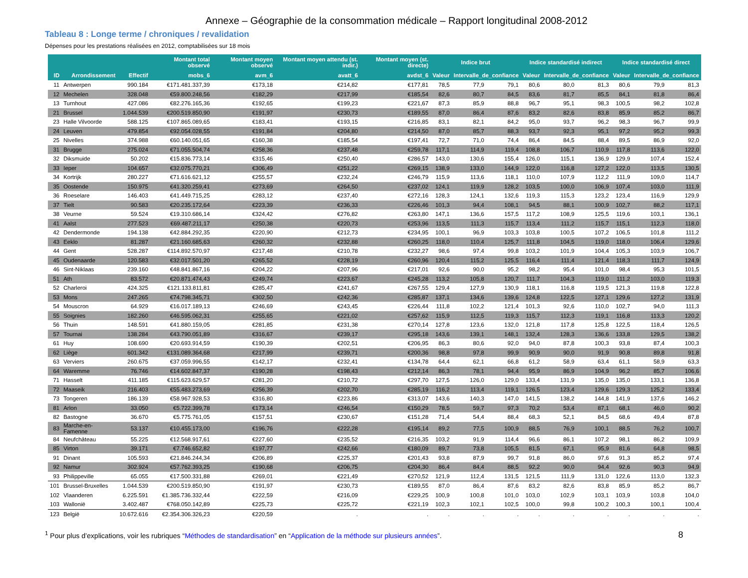Annexe – Géographie de la consommation médicale – Rapport longitudinal 2008-2012
Tableau 8 : Longe terme / chroniques / revalidation
Dépenses pour les prestations réalisées en 2012, comptabilisées sur 18 mois
| | | | Montant total observé | Montant moyen observé | Montant moyen attendu (st. indir.) | Montant moyen (st. directe) | Indice brut | | | Indice standardisé indirect | | | Indice standardisé direct | | |
| --- | --- | --- | --- | --- | --- | --- | --- | --- | --- | --- | --- | --- | --- | --- | --- |
| ID | Arrondissement | Effectif | mobs_6 | avm_6 | avatt_6 | avdst_6 | Valeur | Intervalle_de_confiance | | Valeur | Intervalle_de_confiance | | Valeur | Intervalle_de_confiance | |
| 11 | Antwerpen | 990.184 | €171.481.337,39 | €173,18 | €214,82 | €177,81 | 78,5 | 77,9 | 79,1 | 80,6 | 80,0 | 81,3 | 80,6 | 79,9 | 81,3 |
| 12 | Mechelen | 328.048 | €59.800.248,56 | €182,29 | €217,99 | €185,54 | 82,6 | 80,7 | 84,5 | 83,6 | 81,7 | 85,5 | 84,1 | 81,8 | 86,4 |
| 13 | Turnhout | 427.086 | €82.276.165,36 | €192,65 | €199,23 | €221,67 | 87,3 | 85,9 | 88,8 | 96,7 | 95,1 | 98,3 | 100,5 | 98,2 | 102,8 |
| 21 | Brussel | 1.044.539 | €200.519.850,90 | €191,97 | €230,73 | €189,55 | 87,0 | 86,4 | 87,6 | 83,2 | 82,6 | 83,8 | 85,9 | 85,2 | 86,7 |
| 23 | Halle Vilvoorde | 588.125 | €107.865.089,65 | €183,41 | €193,15 | €216,85 | 83,1 | 82,1 | 84,2 | 95,0 | 93,7 | 96,2 | 98,3 | 96,7 | 99,9 |
| 24 | Leuven | 479.854 | €92.054.028,55 | €191,84 | €204,80 | €214,50 | 87,0 | 85,7 | 88,3 | 93,7 | 92,3 | 95,1 | 97,2 | 95,2 | 99,3 |
| 25 | Nivelles | 374.988 | €60.140.051,65 | €160,38 | €185,54 | €197,41 | 72,7 | 71,0 | 74,4 | 86,4 | 84,5 | 88,4 | 89,5 | 86,9 | 92,0 |
| 31 | Brugge | 275.024 | €71.055.504,74 | €258,36 | €237,48 | €259,78 | 117,1 | 114,9 | 119,4 | 108,8 | 106,7 | 110,9 | 117,8 | 113,6 | 122,0 |
| 32 | Diksmuide | 50.202 | €15.836.773,14 | €315,46 | €250,40 | €286,57 | 143,0 | 130,6 | 155,4 | 126,0 | 115,1 | 136,9 | 129,9 | 107,4 | 152,4 |
| 33 | Ieper | 104.657 | €32.075.770,21 | €306,49 | €251,22 | €269,15 | 138,9 | 133,0 | 144,9 | 122,0 | 116,8 | 127,2 | 122,0 | 113,5 | 130,5 |
| 34 | Kortrijk | 280.227 | €71.616.621,12 | €255,57 | €232,24 | €246,79 | 115,9 | 113,6 | 118,1 | 110,0 | 107,9 | 112,2 | 111,9 | 109,0 | 114,7 |
| 35 | Oostende | 150.975 | €41.320.259,41 | €273,69 | €264,50 | €237,02 | 124,1 | 119,9 | 128,2 | 103,5 | 100,0 | 106,9 | 107,4 | 103,0 | 111,9 |
| 36 | Roeselare | 146.403 | €41.449.715,25 | €283,12 | €237,40 | €272,16 | 128,3 | 124,1 | 132,6 | 119,3 | 115,3 | 123,2 | 123,4 | 116,9 | 129,9 |
| 37 | Tielt | 90.583 | €20.235.172,64 | €223,39 | €236,33 | €226,46 | 101,3 | 94,4 | 108,1 | 94,5 | 88,1 | 100,9 | 102,7 | 88,2 | 117,1 |
| 38 | Veurne | 59.524 | €19.310.686,14 | €324,42 | €276,82 | €263,80 | 147,1 | 136,6 | 157,5 | 117,2 | 108,9 | 125,5 | 119,6 | 103,1 | 136,1 |
| 41 | Aalst | 277.523 | €69.487.211,17 | €250,38 | €220,73 | €253,96 | 113,5 | 111,3 | 115,7 | 113,4 | 111,2 | 115,7 | 115,1 | 112,3 | 118,0 |
| 42 | Dendermonde | 194.138 | €42.884.292,35 | €220,90 | €212,73 | €234,95 | 100,1 | 96,9 | 103,3 | 103,8 | 100,5 | 107,2 | 106,5 | 101,8 | 111,2 |
| 43 | Eeklo | 81.287 | €21.160.685,63 | €260,32 | €232,88 | €260,25 | 118,0 | 110,4 | 125,7 | 111,8 | 104,5 | 119,0 | 118,0 | 106,4 | 129,6 |
| 44 | Gent | 528.287 | €114.892.570,97 | €217,48 | €210,78 | €232,27 | 98,6 | 97,4 | 99,8 | 103,2 | 101,9 | 104,4 | 105,3 | 103,9 | 106,7 |
| 45 | Oudenaarde | 120.583 | €32.017.501,20 | €265,52 | €228,19 | €260,96 | 120,4 | 115,2 | 125,5 | 116,4 | 111,4 | 121,4 | 118,3 | 111,7 | 124,9 |
| 46 | Sint-Niklaas | 239.160 | €48.841.867,16 | €204,22 | €207,96 | €217,01 | 92,6 | 90,0 | 95,2 | 98,2 | 95,4 | 101,0 | 98,4 | 95,3 | 101,5 |
| 51 | Ath | 83.572 | €20.871.474,43 | €249,74 | €223,67 | €245,28 | 113,2 | 105,8 | 120,7 | 111,7 | 104,3 | 119,0 | 111,2 | 103,0 | 119,3 |
| 52 | Charleroi | 424.325 | €121.133.811,81 | €285,47 | €241,67 | €267,55 | 129,4 | 127,9 | 130,9 | 118,1 | 116,8 | 119,5 | 121,3 | 119,8 | 122,8 |
| 53 | Mons | 247.265 | €74.798.345,71 | €302,50 | €242,36 | €285,87 | 137,1 | 134,6 | 139,6 | 124,8 | 122,5 | 127,1 | 129,6 | 127,2 | 131,9 |
| 54 | Mouscron | 64.929 | €16.017.189,13 | €246,69 | €243,45 | €226,44 | 111,8 | 102,2 | 121,4 | 101,3 | 92,6 | 110,0 | 102,7 | 94,0 | 111,3 |
| 55 | Soignies | 182.260 | €46.595.062,31 | €255,65 | €221,02 | €257,62 | 115,9 | 112,5 | 119,3 | 115,7 | 112,3 | 119,1 | 116,8 | 113,3 | 120,2 |
| 56 | Thuin | 148.591 | €41.880.159,05 | €281,85 | €231,38 | €270,14 | 127,8 | 123,6 | 132,0 | 121,8 | 117,8 | 125,8 | 122,5 | 118,4 | 126,5 |
| 57 | Tournai | 138.284 | €43.790.051,89 | €316,67 | €239,17 | €295,18 | 143,6 | 139,1 | 148,1 | 132,4 | 128,3 | 136,6 | 133,8 | 129,5 | 138,2 |
| 61 | Huy | 108.690 | €20.693.914,59 | €190,39 | €202,51 | €206,95 | 86,3 | 80,6 | 92,0 | 94,0 | 87,8 | 100,3 | 93,8 | 87,4 | 100,3 |
| 62 | Liège | 601.342 | €131.089.364,68 | €217,99 | €239,71 | €200,36 | 98,8 | 97,8 | 99,9 | 90,9 | 90,0 | 91,9 | 90,8 | 89,8 | 91,8 |
| 63 | Verviers | 260.675 | €37.059.996,55 | €142,17 | €232,41 | €134,78 | 64,4 | 62,1 | 66,8 | 61,2 | 58,9 | 63,4 | 61,1 | 58,9 | 63,3 |
| 64 | Waremme | 76.746 | €14.602.847,37 | €190,28 | €198,43 | €212,14 | 86,3 | 78,1 | 94,4 | 95,9 | 86,9 | 104,9 | 96,2 | 85,7 | 106,6 |
| 71 | Hasselt | 411.185 | €115.623.629,57 | €281,20 | €210,72 | €297,70 | 127,5 | 126,0 | 129,0 | 133,4 | 131,9 | 135,0 | 135,0 | 133,1 | 136,8 |
| 72 | Maaseik | 216.403 | €55.483.273,69 | €256,39 | €202,70 | €285,19 | 116,2 | 113,4 | 119,1 | 126,5 | 123,4 | 129,6 | 129,3 | 125,2 | 133,4 |
| 73 | Tongeren | 186.139 | €58.967.928,53 | €316,80 | €223,86 | €313,07 | 143,6 | 140,3 | 147,0 | 141,5 | 138,2 | 144,8 | 141,9 | 137,6 | 146,2 |
| 81 | Arlon | 33.050 | €5.722.399,78 | €173,14 | €246,54 | €150,29 | 78,5 | 59,7 | 97,3 | 70,2 | 53,4 | 87,1 | 68,1 | 46,0 | 90,2 |
| 82 | Bastogne | 36.670 | €5.775.761,05 | €157,51 | €230,67 | €151,28 | 71,4 | 54,4 | 88,4 | 68,3 | 52,1 | 84,5 | 68,6 | 49,4 | 87,8 |
| 83 | Marche-en-Famenne | 53.137 | €10.455.173,00 | €196,76 | €222,28 | €195,14 | 89,2 | 77,5 | 100,9 | 88,5 | 76,9 | 100,1 | 88,5 | 76,2 | 100,7 |
| 84 | Neufchâteau | 55.225 | €12.568.917,61 | €227,60 | €235,52 | €216,35 | 103,2 | 91,9 | 114,4 | 96,6 | 86,1 | 107,2 | 98,1 | 86,2 | 109,9 |
| 85 | Virton | 39.171 | €7.746.652,82 | €197,77 | €242,66 | €180,09 | 89,7 | 73,8 | 105,5 | 81,5 | 67,1 | 95,9 | 81,6 | 64,8 | 98,5 |
| 91 | Dinant | 105.593 | €21.846.244,34 | €206,89 | €225,37 | €201,43 | 93,8 | 87,9 | 99,7 | 91,8 | 86,0 | 97,6 | 91,3 | 85,2 | 97,4 |
| 92 | Namur | 302.924 | €57.762.393,25 | €190,68 | €206,75 | €204,30 | 86,4 | 84,4 | 88,5 | 92,2 | 90,0 | 94,4 | 92,6 | 90,3 | 94,9 |
| 93 | Philippeville | 65.055 | €17.500.331,88 | €269,01 | €221,49 | €270,52 | 121,9 | 112,4 | 131,5 | 121,5 | 111,9 | 131,0 | 122,6 | 113,0 | 132,3 |
| 101 | Brussel-Bruxelles | 1.044.539 | €200.519.850,90 | €191,97 | €230,73 | €189,55 | 87,0 | 86,4 | 87,6 | 83,2 | 82,6 | 83,8 | 85,9 | 85,2 | 86,7 |
| 102 | Vlaanderen | 6.225.591 | €1.385.736.332,44 | €222,59 | €216,09 | €229,25 | 100,9 | 100,8 | 101,0 | 103,0 | 102,9 | 103,1 | 103,9 | 103,8 | 104,0 |
| 103 | Wallonië | 3.402.487 | €768.050.142,89 | €225,73 | €225,72 | €221,19 | 102,3 | 102,1 | 102,5 | 100,0 | 99,8 | 100,2 | 100,3 | 100,1 | 100,4 |
| 123 | België | 10.672.616 | €2.354.306.326,23 | €220,59 | . | . | . | . | . | . | . | . | . | . | . |
<sup>1</sup> Pour plus d’explications, voir les rubriques “Méthodes de standardisation” en “Application de la méthode sur plusieurs années”. 8